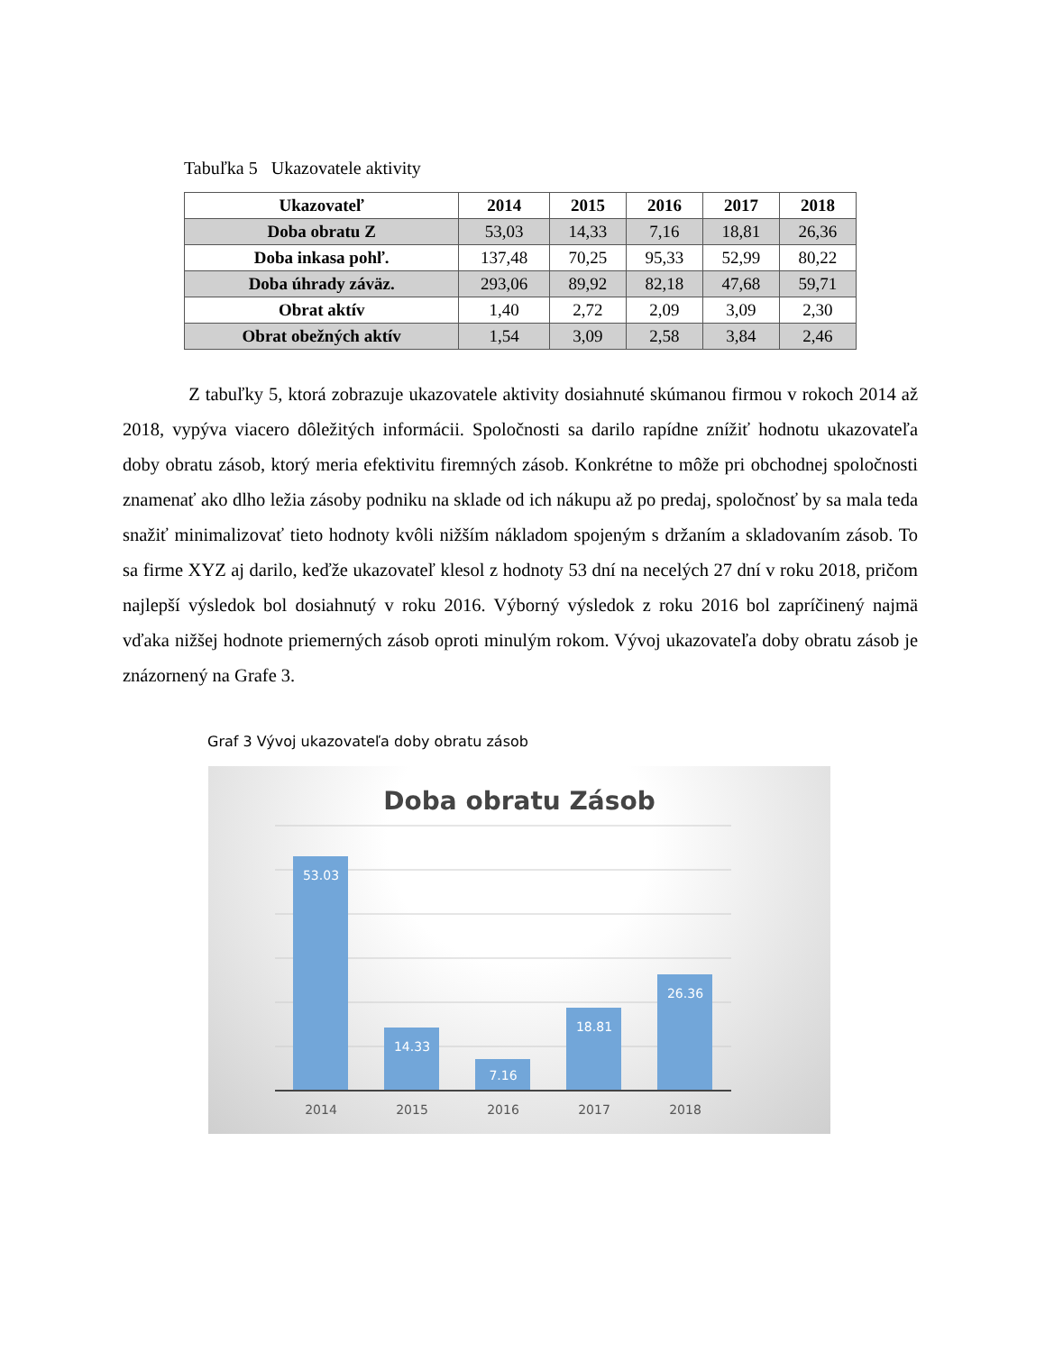Tabuľka 5 Ukazovatele aktivity
| Ukazovateľ | 2014 | 2015 | 2016 | 2017 | 2018 |
| --- | --- | --- | --- | --- | --- |
| Doba obratu Z | 53,03 | 14,33 | 7,16 | 18,81 | 26,36 |
| Doba inkasa pohľ. | 137,48 | 70,25 | 95,33 | 52,99 | 80,22 |
| Doba úhrady záväz. | 293,06 | 89,92 | 82,18 | 47,68 | 59,71 |
| Obrat aktív | 1,40 | 2,72 | 2,09 | 3,09 | 2,30 |
| Obrat obežných aktív | 1,54 | 3,09 | 2,58 | 3,84 | 2,46 |
Z tabuľky 5, ktorá zobrazuje ukazovatele aktivity dosiahnuté skúmanou firmou v rokoch 2014 až 2018, vypýva viacero dôležitých informácii. Spoločnosti sa darilo rapídne znížiť hodnotu ukazovateľa doby obratu zásob, ktorý meria efektivitu firemných zásob. Konkrétne to môže pri obchodnej spoločnosti znamenať ako dlho ležia zásoby podniku na sklade od ich nákupu až po predaj, spoločnosť by sa mala teda snažiť minimalizovať tieto hodnoty kvôli nižším nákladom spojeným s držaním a skladovaním zásob. To sa firme XYZ aj darilo, keďže ukazovateľ klesol z hodnoty 53 dní na necelých 27 dní v roku 2018, pričom najlepší výsledok bol dosiahnutý v roku 2016. Výborný výsledok z roku 2016 bol zapríčinený najmä vďaka nižšej hodnote priemerných zásob oproti minulým rokom. Vývoj ukazovateľa doby obratu zásob je znázornený na Grafe 3.
Graf 3 Vývoj ukazovateľa doby obratu zásob
Doba obratu Zásob
53.03
14.33
7.16
18.81
26.36
2014
2015
2016
2017
2018